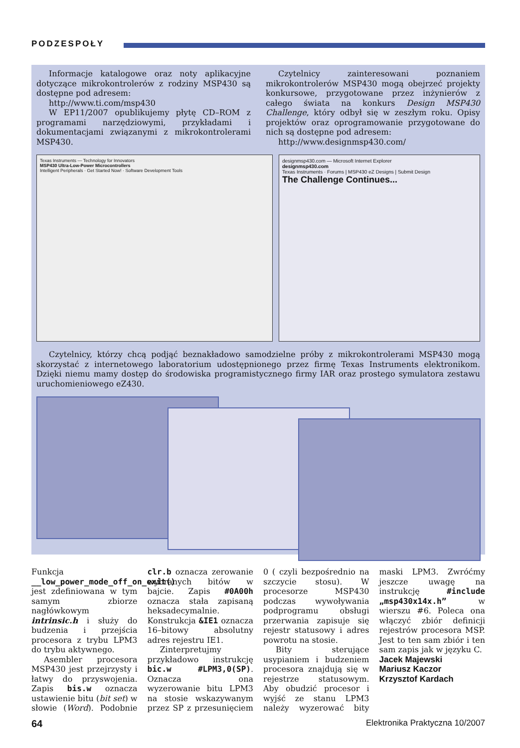PODZESPOŁY
Informacje katalogowe oraz noty aplikacyjne dotyczące mikrokontrolerów z rodziny MSP430 są dostępne pod adresem:
http://www.ti.com/msp430
W EP11/2007 opublikujemy płytę CD–ROM z programami narzędziowymi, przykładami i dokumentacjami związanymi z mikrokontrolerami MSP430.
Czytelnicy zainteresowani poznaniem mikrokontrolerów MSP430 mogą obejrzeć projekty konkursowe, przygotowane przez inżynierów z całego świata na konkurs Design MSP430 Challenge, który odbył się w zeszłym roku. Opisy projektów oraz oprogramowanie przygotowane do nich są dostępne pod adresem:
http://www.designmsp430.com/
Texas Instruments — Technology for Innovators
MSP430 Ultra-Low-Power Microcontrollers
Intelligent Peripherals · Get Started Now! · Software Development Tools
designmsp430.com — Microsoft Internet Explorer
designmsp430.com
Texas Instruments · Forums | MSP430 eZ Designs | Submit Design
The Challenge Continues...
Czytelnicy, którzy chcą podjąć beznakładowo samodzielne próby z mikrokontrolerami MSP430 mogą skorzystać z internetowego laboratorium udostępnionego przez firmę Texas Instruments elektronikom. Dzięki niemu mamy dostęp do środowiska programistycznego firmy IAR oraz prostego symulatora zestawu uruchomieniowego eZ430.
Funkcja __low_power_mode_off_on_exit() jest zdefiniowana w tym samym zbiorze nagłówkowym intrinsic.h i służy do budzenia i przejścia procesora z trybu LPM3 do trybu aktywnego.
Asembler procesora MSP430 jest przejrzysty i łatwy do przyswojenia. Zapis bis.w oznacza ustawienie bitu (bit set) w słowie (Word). Podobnie clr.b oznacza zerowanie wybranych bitów w bajcie. Zapis #0A00h oznacza stała zapisaną heksadecymalnie. Konstrukcja &IE1 oznacza 16–bitowy absolutny adres rejestru IE1.
Zinterpretujmy przykładowo instrukcję bic.w #LPM3,0(SP). Oznacza ona wyzerowanie bitu LPM3 na stosie wskazywanym przez SP z przesunięciem 0 ( czyli bezpośrednio na szczycie stosu). W procesorze MSP430 podczas wywoływania podprogramu obsługi przerwania zapisuje się rejestr statusowy i adres powrotu na stosie.
Bity sterujące usypianiem i budzeniem procesora znajdują się w rejestrze statusowym. Aby obudzić procesor i wyjść ze stanu LPM3 należy wyzerować bity maski LPM3. Zwróćmy jeszcze uwagę na instrukcję #include „msp430x14x.h” w wierszu #6. Poleca ona włączyć zbiór definicji rejestrów procesora MSP. Jest to ten sam zbiór i ten sam zapis jak w języku C.
Jacek Majewski
Mariusz Kaczor
Krzysztof Kardach
64 Elektronika Praktyczna 10/2007